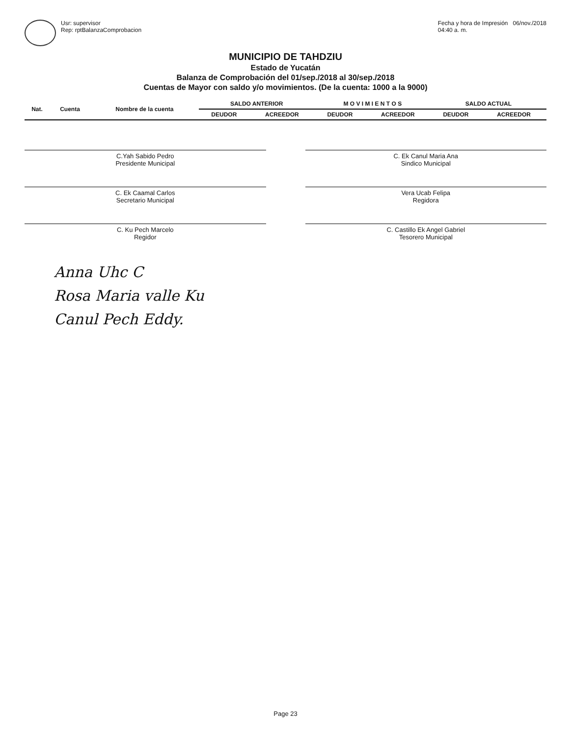Usr: supervisor
Rep: rptBalanzaComprobacion
Fecha y hora de Impresión 06/nov./2018
04:40 a. m.
MUNICIPIO DE TAHDZIU
Estado de Yucatán
Balanza de Comprobación del 01/sep./2018 al 30/sep./2018
Cuentas de Mayor con saldo y/o movimientos. (De la cuenta: 1000 a la 9000)
| Nat. | Cuenta | Nombre de la cuenta | SALDO ANTERIOR | | M O V I M I E N T O S | | SALDO ACTUAL | |
| --- | --- | --- | --- | --- | --- | --- | --- | --- |
| | | | DEUDOR | ACREEDOR | DEUDOR | ACREEDOR | DEUDOR | ACREEDOR |
C.Yah Sabido Pedro
Presidente Municipal
C. Ek Canul Maria Ana
Sindico Municipal
C. Ek Caamal Carlos
Secretario Municipal
Vera Ucab Felipa
Regidora
C. Ku Pech Marcelo
Regidor
C. Castillo Ek Angel Gabriel
Tesorero Municipal
Anna Uhc C
Rosa Maria valle Ku
Canul Pech Eddy.
Page 23